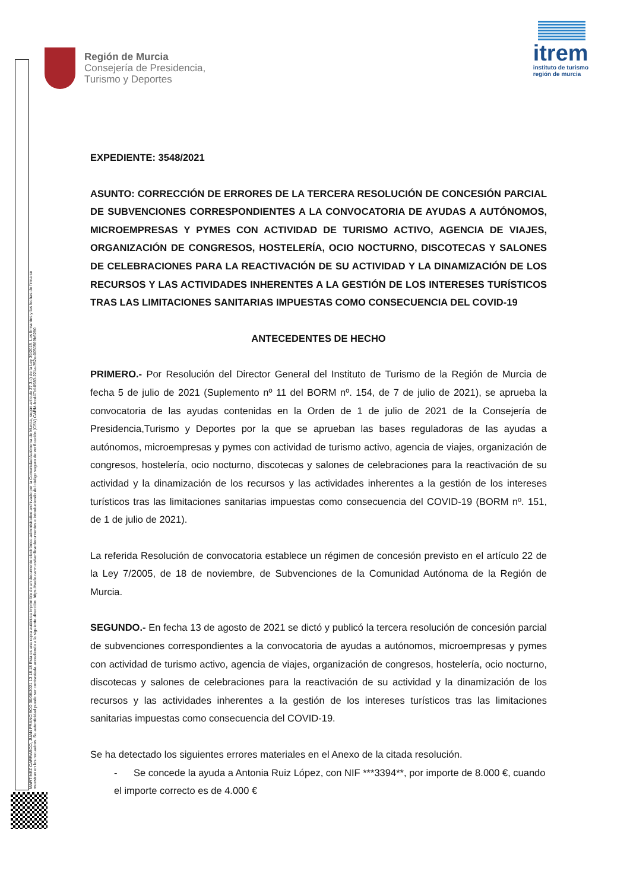Región de Murcia
Consejería de Presidencia,
Turismo y Deportes
itrem
instituto de turismo
región de murcia
MARTINEZ CARRASCO, JUAN FRANCISCO 30/08/2021 13:18:18 Esta es una copia auténtica imprimible de un documento electrónico administrativo archivado por la Comunidad Autónoma de Murcia, según artículo 27.3.c) de la Ley 39/2015. Los firmantes y las fechas de firma se muestran en los recuadros. Su autenticidad puede ser contrastada accediendo a la siguiente dirección: https://sede.carm.es/verificardocumentos e introduciendo del código seguro de verificación (CSV) CARM-fccd47bf-0983-221a-352e-0050569b6280
EXPEDIENTE: 3548/2021
ASUNTO: CORRECCIÓN DE ERRORES DE LA TERCERA RESOLUCIÓN DE CONCESIÓN PARCIAL DE SUBVENCIONES CORRESPONDIENTES A LA CONVOCATORIA DE AYUDAS A AUTÓNOMOS, MICROEMPRESAS Y PYMES CON ACTIVIDAD DE TURISMO ACTIVO, AGENCIA DE VIAJES, ORGANIZACIÓN DE CONGRESOS, HOSTELERÍA, OCIO NOCTURNO, DISCOTECAS Y SALONES DE CELEBRACIONES PARA LA REACTIVACIÓN DE SU ACTIVIDAD Y LA DINAMIZACIÓN DE LOS RECURSOS Y LAS ACTIVIDADES INHERENTES A LA GESTIÓN DE LOS INTERESES TURÍSTICOS TRAS LAS LIMITACIONES SANITARIAS IMPUESTAS COMO CONSECUENCIA DEL COVID-19
ANTECEDENTES DE HECHO
PRIMERO.- Por Resolución del Director General del Instituto de Turismo de la Región de Murcia de fecha 5 de julio de 2021 (Suplemento nº 11 del BORM nº. 154, de 7 de julio de 2021), se aprueba la convocatoria de las ayudas contenidas en la Orden de 1 de julio de 2021 de la Consejería de Presidencia,Turismo y Deportes por la que se aprueban las bases reguladoras de las ayudas a autónomos, microempresas y pymes con actividad de turismo activo, agencia de viajes, organización de congresos, hostelería, ocio nocturno, discotecas y salones de celebraciones para la reactivación de su actividad y la dinamización de los recursos y las actividades inherentes a la gestión de los intereses turísticos tras las limitaciones sanitarias impuestas como consecuencia del COVID-19 (BORM nº. 151, de 1 de julio de 2021).
La referida Resolución de convocatoria establece un régimen de concesión previsto en el artículo 22 de la Ley 7/2005, de 18 de noviembre, de Subvenciones de la Comunidad Autónoma de la Región de Murcia.
SEGUNDO.- En fecha 13 de agosto de 2021 se dictó y publicó la tercera resolución de concesión parcial de subvenciones correspondientes a la convocatoria de ayudas a autónomos, microempresas y pymes con actividad de turismo activo, agencia de viajes, organización de congresos, hostelería, ocio nocturno, discotecas y salones de celebraciones para la reactivación de su actividad y la dinamización de los recursos y las actividades inherentes a la gestión de los intereses turísticos tras las limitaciones sanitarias impuestas como consecuencia del COVID-19.
Se ha detectado los siguientes errores materiales en el Anexo de la citada resolución.
- Se concede la ayuda a Antonia Ruiz López, con NIF ***3394**, por importe de 8.000 €, cuando el importe correcto es de 4.000 €